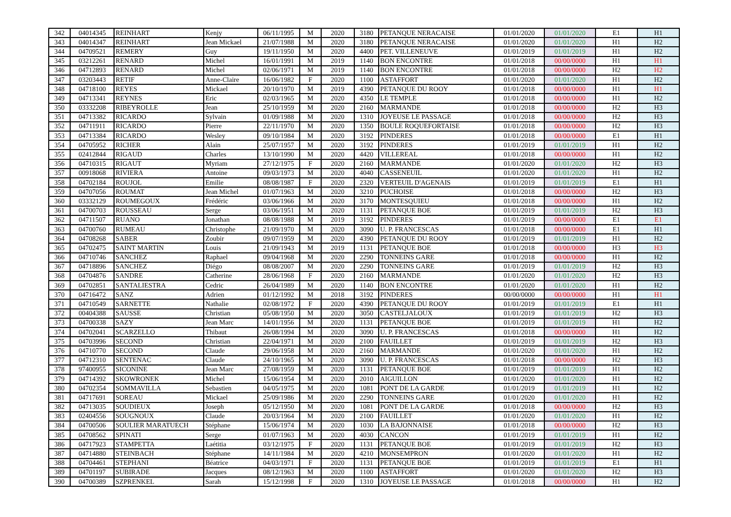| 342 | 04014345 | REINHART | Kenjy | 06/11/1995 | M | 2020 | 3180 | PETANQUE NERACAISE | 01/01/2020 | 01/01/2020 | E1 | H1 |
| 343 | 04014347 | REINHART | Jean Mickael | 21/07/1988 | M | 2020 | 3180 | PETANQUE NERACAISE | 01/01/2020 | 01/01/2020 | H1 | H2 |
| 344 | 04709521 | REMERY | Guy | 19/11/1950 | M | 2020 | 4400 | PET. VILLENEUVE | 01/01/2019 | 01/01/2019 | H1 | H2 |
| 345 | 03212261 | RENARD | Michel | 16/01/1991 | M | 2019 | 1140 | BON ENCONTRE | 01/01/2018 | 00/00/0000 | H1 | H1 |
| 346 | 04712893 | RENARD | Michel | 02/06/1971 | M | 2019 | 1140 | BON ENCONTRE | 01/01/2018 | 00/00/0000 | H2 | H2 |
| 347 | 03203443 | RETIF | Anne-Claire | 16/06/1982 | F | 2020 | 1100 | ASTAFFORT | 01/01/2020 | 01/01/2020 | H1 | H2 |
| 348 | 04718100 | REYES | Mickael | 20/10/1970 | M | 2019 | 4390 | PETANQUE DU ROOY | 01/01/2018 | 00/00/0000 | H1 | H1 |
| 349 | 04713341 | REYNES | Eric | 02/03/1965 | M | 2020 | 4350 | LE TEMPLE | 01/01/2018 | 00/00/0000 | H1 | H2 |
| 350 | 03332208 | RIBEYROLLE | Jean | 25/10/1959 | M | 2020 | 2160 | MARMANDE | 01/01/2018 | 00/00/0000 | H2 | H3 |
| 351 | 04713382 | RICARDO | Sylvain | 01/09/1988 | M | 2020 | 1310 | JOYEUSE LE PASSAGE | 01/01/2018 | 00/00/0000 | H2 | H3 |
| 352 | 04711911 | RICARDO | Pierre | 22/11/1970 | M | 2020 | 1350 | BOULE ROQUEFORTAISE | 01/01/2018 | 00/00/0000 | H2 | H3 |
| 353 | 04713384 | RICARDO | Wesley | 09/10/1984 | M | 2020 | 3192 | PINDERES | 01/01/2018 | 00/00/0000 | E1 | H1 |
| 354 | 04705952 | RICHER | Alain | 25/07/1957 | M | 2020 | 3192 | PINDERES | 01/01/2019 | 01/01/2019 | H1 | H2 |
| 355 | 02412844 | RIGAUD | Charles | 13/10/1990 | M | 2020 | 4420 | VILLEREAL | 01/01/2018 | 00/00/0000 | H1 | H2 |
| 356 | 04710315 | RIGAUT | Myriam | 27/12/1975 | F | 2020 | 2160 | MARMANDE | 01/01/2020 | 01/01/2020 | H2 | H3 |
| 357 | 00918068 | RIVIERA | Antoine | 09/03/1973 | M | 2020 | 4040 | CASSENEUIL | 01/01/2020 | 01/01/2020 | H1 | H2 |
| 358 | 04702184 | ROUJOL | Emilie | 08/08/1987 | F | 2020 | 2320 | VERTEUIL D'AGENAIS | 01/01/2019 | 01/01/2019 | E1 | H1 |
| 359 | 04707056 | ROUMAT | Jean Michel | 01/07/1963 | M | 2020 | 3210 | PUCHOISE | 01/01/2018 | 00/00/0000 | H2 | H3 |
| 360 | 03332129 | ROUMEGOUX | Frédéric | 03/06/1966 | M | 2020 | 3170 | MONTESQUIEU | 01/01/2018 | 00/00/0000 | H1 | H2 |
| 361 | 04700703 | ROUSSEAU | Serge | 03/06/1951 | M | 2020 | 1131 | PETANQUE BOE | 01/01/2019 | 01/01/2019 | H2 | H3 |
| 362 | 04711507 | RUANO | Jonathan | 08/08/1988 | M | 2019 | 3192 | PINDERES | 01/01/2019 | 00/00/0000 | E1 | E1 |
| 363 | 04700760 | RUMEAU | Christophe | 21/09/1970 | M | 2020 | 3090 | U. P. FRANCESCAS | 01/01/2018 | 00/00/0000 | E1 | H1 |
| 364 | 04708268 | SABER | Zoubir | 09/07/1959 | M | 2020 | 4390 | PETANQUE DU ROOY | 01/01/2019 | 01/01/2019 | H1 | H2 |
| 365 | 04702475 | SAINT MARTIN | Louis | 21/09/1943 | M | 2019 | 1131 | PETANQUE BOE | 01/01/2018 | 00/00/0000 | H3 | H3 |
| 366 | 04710746 | SANCHEZ | Raphael | 09/04/1968 | M | 2020 | 2290 | TONNEINS GARE | 01/01/2018 | 00/00/0000 | H1 | H2 |
| 367 | 04718896 | SANCHEZ | Diégo | 08/08/2007 | M | 2020 | 2290 | TONNEINS GARE | 01/01/2019 | 01/01/2019 | H2 | H3 |
| 368 | 04704876 | SANDRE | Catherine | 28/06/1968 | F | 2020 | 2160 | MARMANDE | 01/01/2020 | 01/01/2020 | H2 | H3 |
| 369 | 04702851 | SANTALIESTRA | Cedric | 26/04/1989 | M | 2020 | 1140 | BON ENCONTRE | 01/01/2020 | 01/01/2020 | H1 | H2 |
| 370 | 04716472 | SANZ | Adrien | 01/12/1992 | M | 2018 | 3192 | PINDERES | 00/00/0000 | 00/00/0000 | H1 | H1 |
| 371 | 04710549 | SARNETTE | Nathalie | 02/08/1972 | F | 2020 | 4390 | PETANQUE DU ROOY | 01/01/2019 | 01/01/2019 | E1 | H1 |
| 372 | 00404388 | SAUSSE | Christian | 05/08/1950 | M | 2020 | 3050 | CASTELJALOUX | 01/01/2019 | 01/01/2019 | H2 | H3 |
| 373 | 04700338 | SAZY | Jean Marc | 14/01/1956 | M | 2020 | 1131 | PETANQUE BOE | 01/01/2019 | 01/01/2019 | H1 | H2 |
| 374 | 04702041 | SCARZELLO | Thibaut | 26/08/1994 | M | 2020 | 3090 | U. P. FRANCESCAS | 01/01/2018 | 00/00/0000 | H1 | H2 |
| 375 | 04703996 | SECOND | Christian | 22/04/1971 | M | 2020 | 2100 | FAUILLET | 01/01/2019 | 01/01/2019 | H2 | H3 |
| 376 | 04710770 | SECOND | Claude | 29/06/1958 | M | 2020 | 2160 | MARMANDE | 01/01/2020 | 01/01/2020 | H1 | H2 |
| 377 | 04712310 | SENTENAC | Claude | 24/10/1965 | M | 2020 | 3090 | U. P. FRANCESCAS | 01/01/2018 | 00/00/0000 | H2 | H3 |
| 378 | 97400955 | SICONINE | Jean Marc | 27/08/1959 | M | 2020 | 1131 | PETANQUE BOE | 01/01/2019 | 01/01/2019 | H1 | H2 |
| 379 | 04714392 | SKOWRONEK | Michel | 15/06/1954 | M | 2020 | 2010 | AIGUILLON | 01/01/2020 | 01/01/2020 | H1 | H2 |
| 380 | 04702354 | SOMMAVILLA | Sebastien | 04/05/1975 | M | 2020 | 1081 | PONT DE LA GARDE | 01/01/2019 | 01/01/2019 | H1 | H2 |
| 381 | 04717691 | SOREAU | Mickael | 25/09/1986 | M | 2020 | 2290 | TONNEINS GARE | 01/01/2020 | 01/01/2020 | H1 | H2 |
| 382 | 04713035 | SOUDIEUX | Joseph | 05/12/1950 | M | 2020 | 1081 | PONT DE LA GARDE | 01/01/2018 | 00/00/0000 | H2 | H3 |
| 383 | 02404556 | SOUGNOUX | Claude | 20/03/1964 | M | 2020 | 2100 | FAUILLET | 01/01/2020 | 01/01/2020 | H1 | H2 |
| 384 | 04700506 | SOULIER MARATUECH | Stéphane | 15/06/1974 | M | 2020 | 1030 | LA BAJONNAISE | 01/01/2018 | 00/00/0000 | H2 | H3 |
| 385 | 04708562 | SPINATI | Serge | 01/07/1963 | M | 2020 | 4030 | CANCON | 01/01/2019 | 01/01/2019 | H1 | H2 |
| 386 | 04717923 | STAMPETTA | Laétitia | 03/12/1975 | F | 2020 | 1131 | PETANQUE BOE | 01/01/2019 | 01/01/2019 | H2 | H3 |
| 387 | 04714880 | STEINBACH | Stéphane | 14/11/1984 | M | 2020 | 4210 | MONSEMPRON | 01/01/2020 | 01/01/2020 | H1 | H2 |
| 388 | 04704461 | STEPHANI | Béatrice | 04/03/1971 | F | 2020 | 1131 | PETANQUE BOE | 01/01/2019 | 01/01/2019 | E1 | H1 |
| 389 | 04701197 | SUBIRADE | Jacques | 08/12/1963 | M | 2020 | 1100 | ASTAFFORT | 01/01/2020 | 01/01/2020 | H2 | H3 |
| 390 | 04700389 | SZPRENKEL | Sarah | 15/12/1998 | F | 2020 | 1310 | JOYEUSE LE PASSAGE | 01/01/2018 | 00/00/0000 | H1 | H2 |